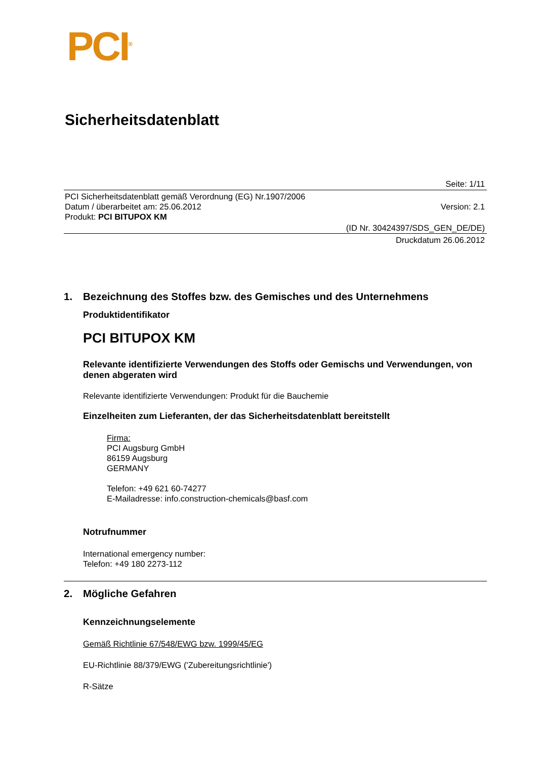PCI<sup>®</sup>
Sicherheitsdatenblatt
Seite: 1/11
PCI Sicherheitsdatenblatt gemäß Verordnung (EG) Nr.1907/2006
Datum / überarbeitet am: 25.06.2012 Version: 2.1
Produkt: PCI BITUPOX KM
(ID Nr. 30424397/SDS_GEN_DE/DE)
Druckdatum 26.06.2012
1. Bezeichnung des Stoffes bzw. des Gemisches und des Unternehmens
Produktidentifikator
PCI BITUPOX KM
Relevante identifizierte Verwendungen des Stoffs oder Gemischs und Verwendungen, von denen abgeraten wird
Relevante identifizierte Verwendungen: Produkt für die Bauchemie
Einzelheiten zum Lieferanten, der das Sicherheitsdatenblatt bereitstellt
Firma:
PCI Augsburg GmbH
86159 Augsburg
GERMANY
Telefon: +49 621 60-74277
E-Mailadresse: info.construction-chemicals@basf.com
Notrufnummer
International emergency number:
Telefon: +49 180 2273-112
2. Mögliche Gefahren
Kennzeichnungselemente
Gemäß Richtlinie 67/548/EWG bzw. 1999/45/EG
EU-Richtlinie 88/379/EWG ('Zubereitungsrichtlinie')
R-Sätze